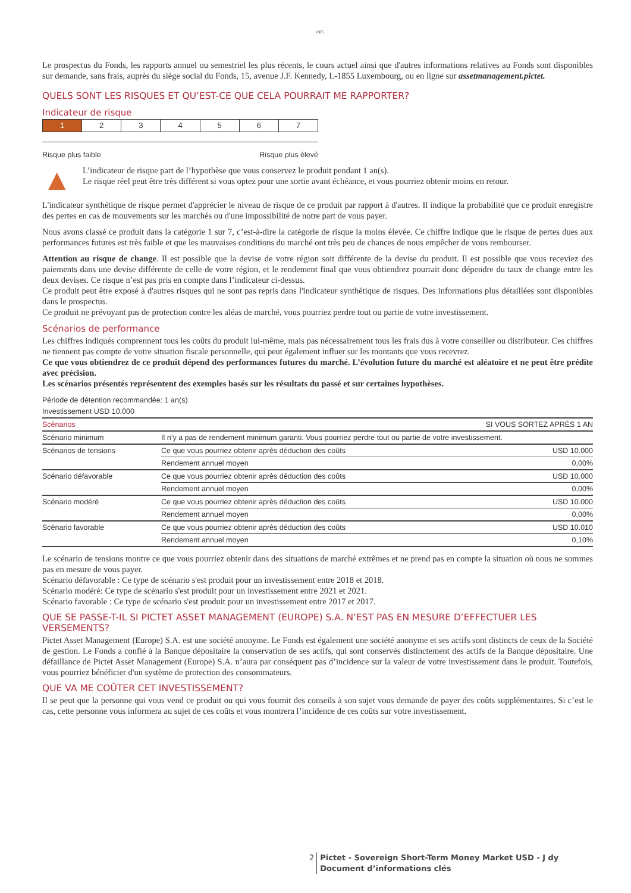1805
Le prospectus du Fonds, les rapports annuel ou semestriel les plus récents, le cours actuel ainsi que d'autres informations relatives au Fonds sont disponibles sur demande, sans frais, auprès du siège social du Fonds, 15, avenue J.F. Kennedy, L-1855 Luxembourg, ou en ligne sur assetmanagement.pictet.
QUELS SONT LES RISQUES ET QU’EST-CE QUE CELA POURRAIT ME RAPPORTER?
Indicateur de risque
| 1 | 2 | 3 | 4 | 5 | 6 | 7 |
Risque plus faible Risque plus élevé
▲
L’indicateur de risque part de l’hypothèse que vous conservez le produit pendant 1 an(s).
Le risque réel peut être très différent si vous optez pour une sortie avant échéance, et vous pourriez obtenir moins en retour.
L'indicateur synthétique de risque permet d'apprécier le niveau de risque de ce produit par rapport à d'autres. Il indique la probabilité que ce produit enregistre des pertes en cas de mouvements sur les marchés ou d'une impossibilité de notre part de vous payer.
Nous avons classé ce produit dans la catégorie 1 sur 7, c’est-à-dire la catégorie de risque la moins élevée. Ce chiffre indique que le risque de pertes dues aux performances futures est très faible et que les mauvaises conditions du marché ont très peu de chances de nous empêcher de vous rembourser.
Attention au risque de change. Il est possible que la devise de votre région soit différente de la devise du produit. Il est possible que vous receviez des paiements dans une devise différente de celle de votre région, et le rendement final que vous obtiendrez pourrait donc dépendre du taux de change entre les deux devises. Ce risque n’est pas pris en compte dans l’indicateur ci-dessus.
Ce produit peut être exposé à d'autres risques qui ne sont pas repris dans l'indicateur synthétique de risques. Des informations plus détaillées sont disponibles dans le prospectus.
Ce produit ne prévoyant pas de protection contre les aléas de marché, vous pourriez perdre tout ou partie de votre investissement.
Scénarios de performance
Les chiffres indiqués comprennent tous les coûts du produit lui-même, mais pas nécessairement tous les frais dus à votre conseiller ou distributeur. Ces chiffres ne tiennent pas compte de votre situation fiscale personnelle, qui peut également influer sur les montants que vous recevrez.
Ce que vous obtiendrez de ce produit dépend des performances futures du marché. L’évolution future du marché est aléatoire et ne peut être prédite avec précision.
Les scénarios présentés représentent des exemples basés sur les résultats du passé et sur certaines hypothèses.
Période de détention recommandée: 1 an(s)
Investissement USD 10.000
| Scénarios | SI VOUS SORTEZ APRÈS 1 AN | |
| --- | --- | --- |
| Scénario minimum | Il n’y a pas de rendement minimum garanti. Vous pourriez perdre tout ou partie de votre investissement. | |
| Scénarios de tensions | Ce que vous pourriez obtenir après déduction des coûts | USD 10.000 |
| | Rendement annuel moyen | 0,00% |
| Scénario défavorable | Ce que vous pourriez obtenir après déduction des coûts | USD 10.000 |
| | Rendement annuel moyen | 0,00% |
| Scénario modéré | Ce que vous pourriez obtenir après déduction des coûts | USD 10.000 |
| | Rendement annuel moyen | 0,00% |
| Scénario favorable | Ce que vous pourriez obtenir après déduction des coûts | USD 10.010 |
| | Rendement annuel moyen | 0,10% |
Le scénario de tensions montre ce que vous pourriez obtenir dans des situations de marché extrêmes et ne prend pas en compte la situation où nous ne sommes pas en mesure de vous payer.
Scénario défavorable : Ce type de scénario s'est produit pour un investissement entre 2018 et 2018.
Scénario modéré: Ce type de scénario s'est produit pour un investissement entre 2021 et 2021.
Scénario favorable : Ce type de scénario s'est produit pour un investissement entre 2017 et 2017.
QUE SE PASSE-T-IL SI PICTET ASSET MANAGEMENT (EUROPE) S.A. N’EST PAS EN MESURE D’EFFECTUER LES VERSEMENTS?
Pictet Asset Management (Europe) S.A. est une société anonyme. Le Fonds est également une société anonyme et ses actifs sont distincts de ceux de la Société de gestion. Le Fonds a confié à la Banque dépositaire la conservation de ses actifs, qui sont conservés distinctement des actifs de la Banque dépositaire. Une défaillance de Pictet Asset Management (Europe) S.A. n’aura par conséquent pas d’incidence sur la valeur de votre investissement dans le produit. Toutefois, vous pourriez bénéficier d'un système de protection des consommateurs.
QUE VA ME COÛTER CET INVESTISSEMENT?
Il se peut que la personne qui vous vend ce produit ou qui vous fournit des conseils à son sujet vous demande de payer des coûts supplémentaires. Si c’est le cas, cette personne vous informera au sujet de ces coûts et vous montrera l’incidence de ces coûts sur votre investissement.
2 Pictet - Sovereign Short-Term Money Market USD - J dy
Document d’informations clés